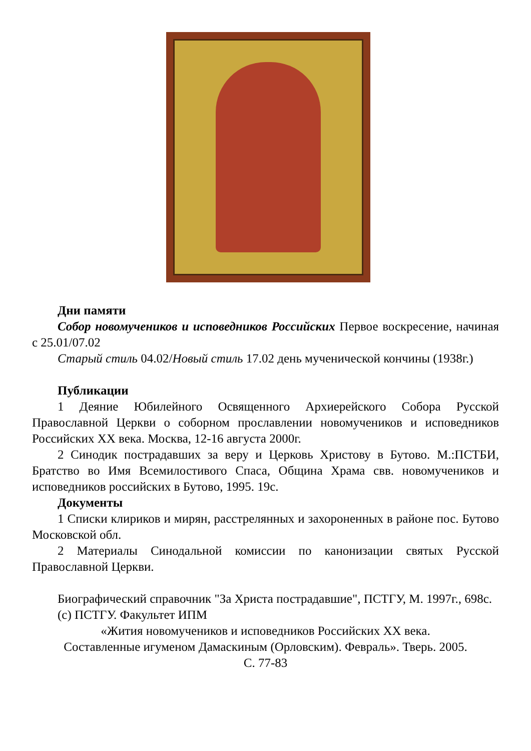Дни памяти
Собор новомучеников и исповедников Российских Первое воскресение, начиная с 25.01/07.02
Старый стиль 04.02/Новый стиль 17.02 день мученической кончины (1938г.)
Публикации
1 Деяние Юбилейного Освященного Архиерейского Собора Русской Православной Церкви о соборном прославлении новомучеников и исповедников Российских XX века. Москва, 12-16 августа 2000г.
2 Синодик пострадавших за веру и Церковь Христову в Бутово. М.:ПСТБИ, Братство во Имя Всемилостивого Спаса, Община Храма свв. новомучеников и исповедников российских в Бутово, 1995. 19с.
Документы
1 Списки клириков и мирян, расстрелянных и захороненных в районе пос. Бутово Московской обл.
2 Материалы Синодальной комиссии по канонизации святых Русской Православной Церкви.
Биографический справочник "За Христа пострадавшие", ПСТГУ, М. 1997г., 698с.
(c) ПСТГУ. Факультет ИПМ
«Жития новомучеников и исповедников Российских XX века.
Составленные игуменом Дамаскиным (Орловским). Февраль». Тверь. 2005.
С. 77-83